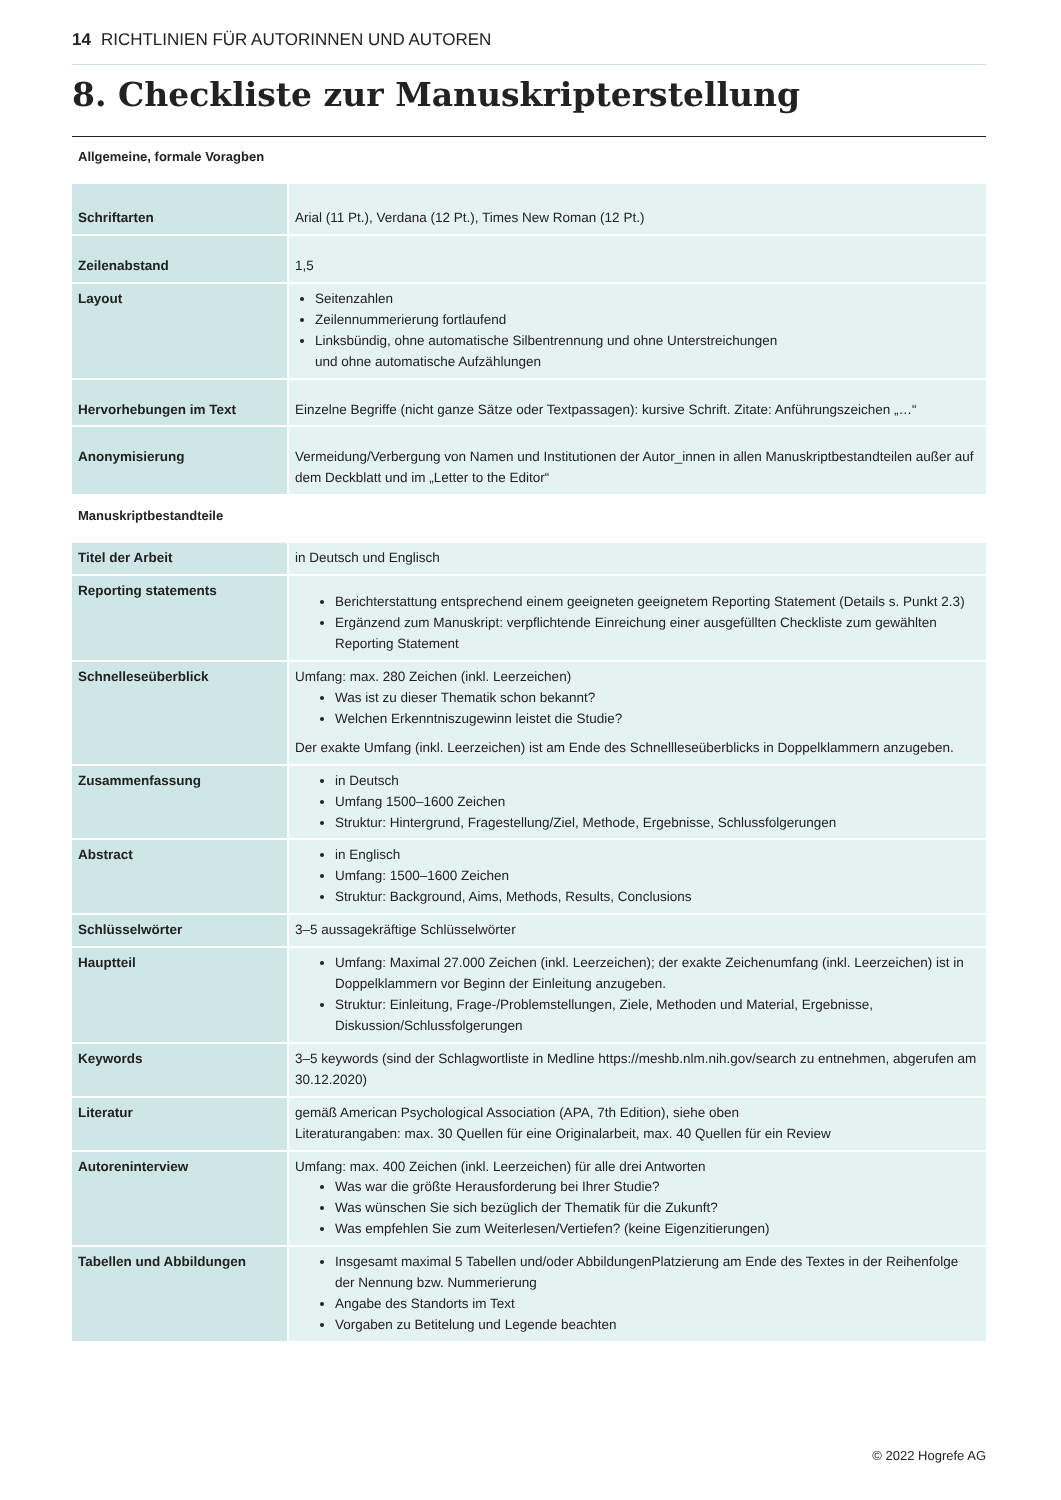14 RICHTLINIEN FÜR AUTORINNEN UND AUTOREN
8. Checkliste zur Manuskripterstellung
Allgemeine, formale Voragben
| Schriftarten | Arial (11 Pt.), Verdana (12 Pt.), Times New Roman (12 Pt.) |
| Zeilenabstand | 1,5 |
| Layout | Seitenzahlen Zeilennummerierung fortlaufend Linksbündig, ohne automatische Silbentrennung und ohne Unterstreichungen und ohne automatische Aufzählungen |
| Hervorhebungen im Text | Einzelne Begriffe (nicht ganze Sätze oder Textpassagen): kursive Schrift. Zitate: Anführungszeichen „…“ |
| Anonymisierung | Vermeidung/Verbergung von Namen und Institutionen der Autor_innen in allen Manuskriptbestandteilen außer auf dem Deckblatt und im „Letter to the Editor“ |
Manuskriptbestandteile
| Titel der Arbeit | in Deutsch und Englisch |
| Reporting statements | Berichterstattung entsprechend einem geeigneten geeignetem Reporting Statement (Details s. Punkt 2.3) Ergänzend zum Manuskript: verpflichtende Einreichung einer ausgefüllten Checkliste zum gewählten Reporting Statement |
| Schnelleseüberblick | Umfang: max. 280 Zeichen (inkl. Leerzeichen) Was ist zu dieser Thematik schon bekannt? Welchen Erkenntniszugewinn leistet die Studie? Der exakte Umfang (inkl. Leerzeichen) ist am Ende des Schnellleseüberblicks in Doppelklammern anzugeben. |
| Zusammenfassung | in Deutsch Umfang 1500–1600 Zeichen Struktur: Hintergrund, Fragestellung/Ziel, Methode, Ergebnisse, Schlussfolgerungen |
| Abstract | in Englisch Umfang: 1500–1600 Zeichen Struktur: Background, Aims, Methods, Results, Conclusions |
| Schlüsselwörter | 3–5 aussagekräftige Schlüsselwörter |
| Hauptteil | Umfang: Maximal 27.000 Zeichen (inkl. Leerzeichen); der exakte Zeichenumfang (inkl. Leerzeichen) ist in Doppelklammern vor Beginn der Einleitung anzugeben. Struktur: Einleitung, Frage-/Problemstellungen, Ziele, Methoden und Material, Ergebnisse, Diskussion/Schlussfolgerungen |
| Keywords | 3–5 keywords (sind der Schlagwortliste in Medline https://meshb.nlm.nih.gov/search zu entnehmen, abgerufen am 30.12.2020) |
| Literatur | gemäß American Psychological Association (APA, 7th Edition), siehe oben Literaturangaben: max. 30 Quellen für eine Originalarbeit, max. 40 Quellen für ein Review |
| Autoreninterview | Umfang: max. 400 Zeichen (inkl. Leerzeichen) für alle drei Antworten Was war die größte Herausforderung bei Ihrer Studie? Was wünschen Sie sich bezüglich der Thematik für die Zukunft? Was empfehlen Sie zum Weiterlesen/Vertiefen? (keine Eigenzitierungen) |
| Tabellen und Abbildungen | Insgesamt maximal 5 Tabellen und/oder AbbildungenPlatzierung am Ende des Textes in der Reihenfolge der Nennung bzw. Nummerierung Angabe des Standorts im Text Vorgaben zu Betitelung und Legende beachten |
© 2022 Hogrefe AG